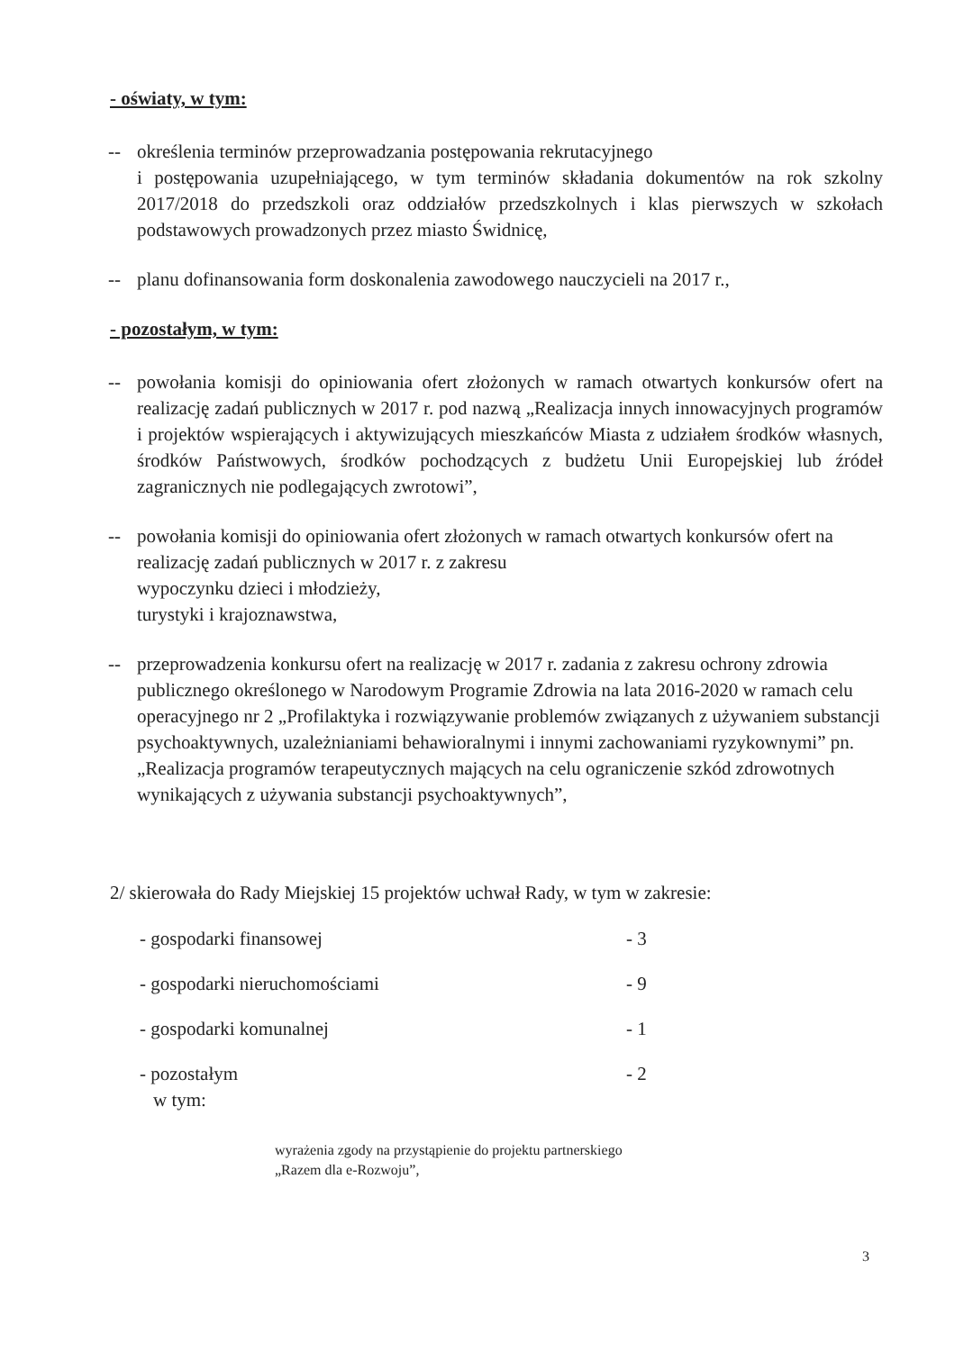- oświaty, w tym:
-- określenia terminów przeprowadzania postępowania rekrutacyjnego
i postępowania uzupełniającego, w tym terminów składania dokumentów na rok szkolny 2017/2018 do przedszkoli oraz oddziałów przedszkolnych i klas pierwszych w szkołach podstawowych prowadzonych przez miasto Świdnicę,
-- planu dofinansowania form doskonalenia zawodowego nauczycieli na 2017 r.,
- pozostałym, w tym:
-- powołania komisji do opiniowania ofert złożonych w ramach otwartych konkursów ofert na realizację zadań publicznych w 2017 r. pod nazwą „Realizacja innych innowacyjnych programów i projektów wspierających i aktywizujących mieszkańców Miasta z udziałem środków własnych, środków Państwowych, środków pochodzących z budżetu Unii Europejskiej lub źródeł zagranicznych nie podlegających zwrotowi”,
-- powołania komisji do opiniowania ofert złożonych w ramach otwartych konkursów ofert na realizację zadań publicznych w 2017 r. z zakresu
wypoczynku dzieci i młodzieży,
turystyki i krajoznawstwa,
-- przeprowadzenia konkursu ofert na realizację w 2017 r. zadania z zakresu ochrony zdrowia publicznego określonego w Narodowym Programie Zdrowia na lata 2016-2020 w ramach celu operacyjnego nr 2 „Profilaktyka i rozwiązywanie problemów związanych z używaniem substancji psychoaktywnych, uzależnianiami behawioralnymi i innymi zachowaniami ryzykownymi” pn. „Realizacja programów terapeutycznych mających na celu ograniczenie szkód zdrowotnych wynikających z używania substancji psychoaktywnych”,
2/ skierowała do Rady Miejskiej 15 projektów uchwał Rady, w tym w zakresie:
- gospodarki finansowej - 3
- gospodarki nieruchomościami - 9
- gospodarki komunalnej - 1
- pozostałym - 2
w tym:
wyrażenia zgody na przystąpienie do projektu partnerskiego
„Razem dla e-Rozwoju”,
3